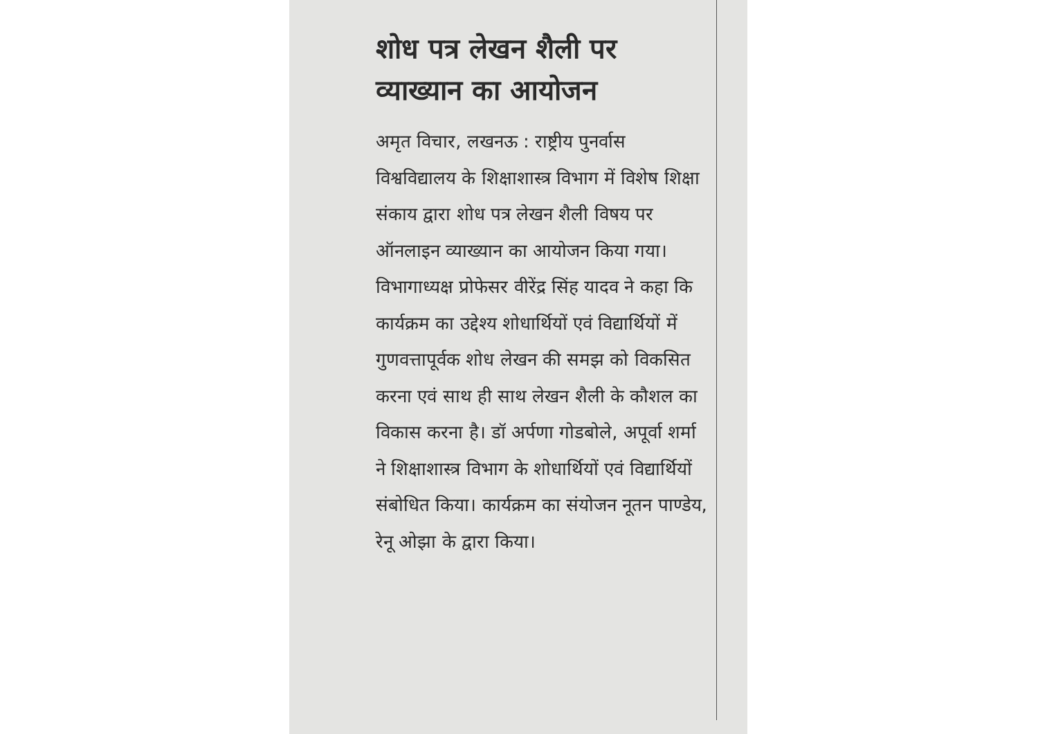शोध पत्र लेखन शैली पर व्याख्यान का आयोजन
अमृत विचार, लखनऊ : राष्ट्रीय पुनर्वास विश्वविद्यालय के शिक्षाशास्त्र विभाग में विशेष शिक्षा संकाय द्वारा शोध पत्र लेखन शैली विषय पर ऑनलाइन व्याख्यान का आयोजन किया गया। विभागाध्यक्ष प्रोफेसर वीरेंद्र सिंह यादव ने कहा कि कार्यक्रम का उद्देश्य शोधार्थियों एवं विद्यार्थियों में गुणवत्तापूर्वक शोध लेखन की समझ को विकसित करना एवं साथ ही साथ लेखन शैली के कौशल का विकास करना है। डॉ अर्पणा गोडबोले, अपूर्वा शर्मा ने शिक्षाशास्त्र विभाग के शोधार्थियों एवं विद्यार्थियों संबोधित किया। कार्यक्रम का संयोजन नूतन पाण्डेय, रेनू ओझा के द्वारा किया।